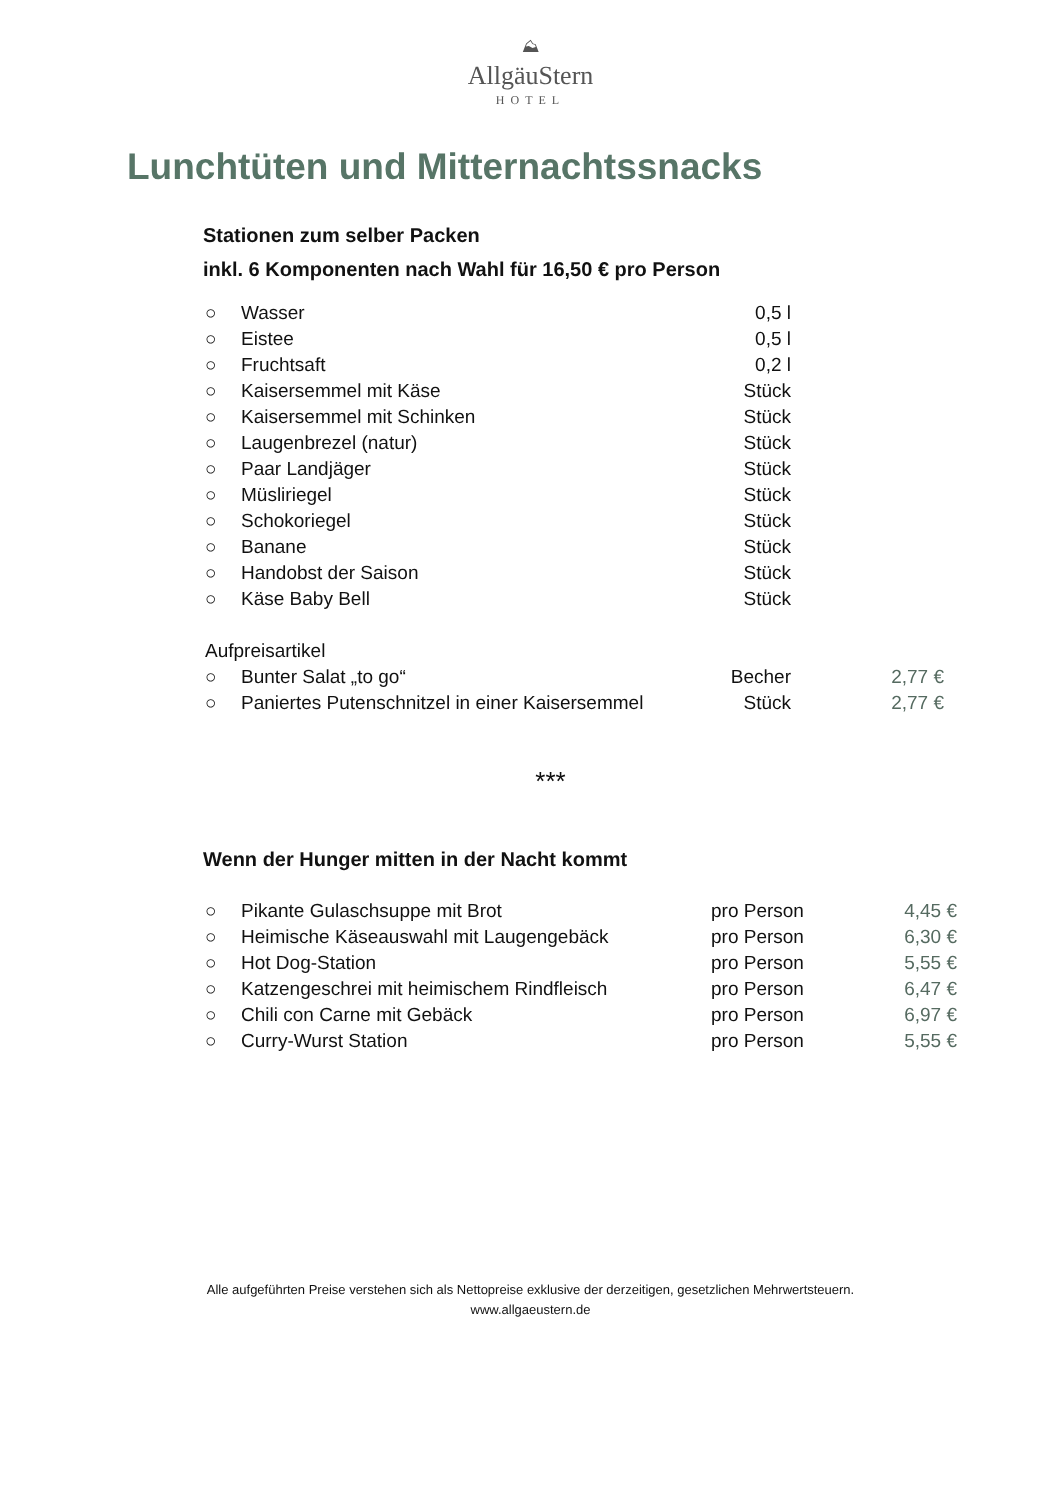⛰
AllgäuStern
HOTEL
Lunchtüten und Mitternachtssnacks
Stationen zum selber Packen
inkl. 6 Komponenten nach Wahl für 16,50 € pro Person
| ○ | Wasser | 0,5 l | |
| ○ | Eistee | 0,5 l | |
| ○ | Fruchtsaft | 0,2 l | |
| ○ | Kaisersemmel mit Käse | Stück | |
| ○ | Kaisersemmel mit Schinken | Stück | |
| ○ | Laugenbrezel (natur) | Stück | |
| ○ | Paar Landjäger | Stück | |
| ○ | Müsliriegel | Stück | |
| ○ | Schokoriegel | Stück | |
| ○ | Banane | Stück | |
| ○ | Handobst der Saison | Stück | |
| ○ | Käse Baby Bell | Stück | |
| Aufpreisartikel | | | |
| ○ | Bunter Salat „to go“ | Becher | 2,77 € |
| ○ | Paniertes Putenschnitzel in einer Kaisersemmel | Stück | 2,77 € |
***
Wenn der Hunger mitten in der Nacht kommt
| ○ | Pikante Gulaschsuppe mit Brot | pro Person | 4,45 € |
| ○ | Heimische Käseauswahl mit Laugengebäck | pro Person | 6,30 € |
| ○ | Hot Dog-Station | pro Person | 5,55 € |
| ○ | Katzengeschrei mit heimischem Rindfleisch | pro Person | 6,47 € |
| ○ | Chili con Carne mit Gebäck | pro Person | 6,97 € |
| ○ | Curry-Wurst Station | pro Person | 5,55 € |
Alle aufgeführten Preise verstehen sich als Nettopreise exklusive der derzeitigen, gesetzlichen Mehrwertsteuern.
www.allgaeustern.de